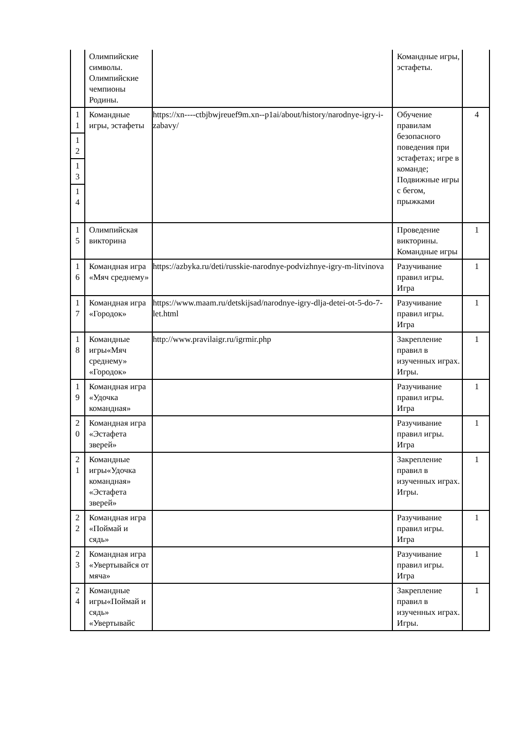| | Олимпийские символы. Олимпийские чемпионы Родины. | | Командные игры, эстафеты. | |
| 1 1 | Командные игры, эстафеты | https://xn----ctbjbwjreuef9m.xn--p1ai/about/history/narodnye-igry-i-zabavy/ | Обучение правилам безопасного поведения при эстафетах; игре в команде; Подвижные игры с бегом, прыжками | 4 |
| 1 2 | | | | |
| 1 3 | | | | |
| 1 4 | | | | |
| 1 5 | Олимпийская викторина | | Проведение викторины. Командные игры | 1 |
| 1 6 | Командная игра «Мяч среднему» | https://azbyka.ru/deti/russkie-narodnye-podvizhnye-igry-m-litvinova | Разучивание правил игры. Игра | 1 |
| 1 7 | Командная игра «Городок» | https://www.maam.ru/detskijsad/narodnye-igry-dlja-detei-ot-5-do-7-let.html | Разучивание правил игры. Игра | 1 |
| 1 8 | Командные игры«Мяч среднему» «Городок» | http://www.pravilaigr.ru/igrmir.php | Закрепление правил в изученных играх. Игры. | 1 |
| 1 9 | Командная игра «Удочка командная» | | Разучивание правил игры. Игра | 1 |
| 2 0 | Командная игра «Эстафета зверей» | | Разучивание правил игры. Игра | 1 |
| 2 1 | Командные игры«Удочка командная» «Эстафета зверей» | | Закрепление правил в изученных играх. Игры. | 1 |
| 2 2 | Командная игра «Поймай и сядь» | | Разучивание правил игры. Игра | 1 |
| 2 3 | Командная игра «Увертывайся от мяча» | | Разучивание правил игры. Игра | 1 |
| 2 4 | Командные игры«Поймай и сядь» «Увертывайс | | Закрепление правил в изученных играх. Игры. | 1 |